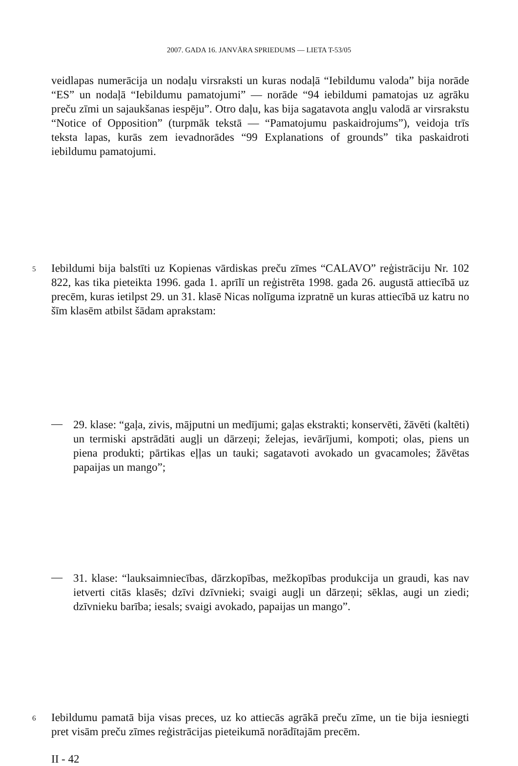2007. GADA 16. JANVĀRA SPRIEDUMS — LIETA T-53/05
veidlapas numerācija un nodaļu virsraksti un kuras nodaļā “Iebildumu valoda” bija norāde “ES” un nodaļā “Iebildumu pamatojumi” — norāde “94 iebildumi pamatojas uz agrāku preču zīmi un sajaukšanas iespēju”. Otro daļu, kas bija sagatavota angļu valodā ar virsrakstu “Notice of Opposition” (turpmāk tekstā — “Pamatojumu paskaidrojums”), veidoja trīs teksta lapas, kurās zem ievadnorādes “99 Explanations of grounds” tika paskaidroti iebildumu pamatojumi.
5
Iebildumi bija balstīti uz Kopienas vārdiskas preču zīmes “CALAVO” reģistrāciju Nr. 102 822, kas tika pieteikta 1996. gada 1. aprīlī un reģistrēta 1998. gada 26. augustā attiecībā uz precēm, kuras ietilpst 29. un 31. klasē Nicas nolīguma izpratnē un kuras attiecībā uz katru no šīm klasēm atbilst šādam aprakstam:
—
29. klase: “gaļa, zivis, mājputni un medījumi; gaļas ekstrakti; konservēti, žāvēti (kaltēti) un termiski apstrādāti augļi un dārzeņi; želejas, ievārījumi, kompoti; olas, piens un piena produkti; pārtikas eļļas un tauki; sagatavoti avokado un gvacamoles; žāvētas papaijas un mango”;
—
31. klase: “lauksaimniecības, dārzkopības, mežkopības produkcija un graudi, kas nav ietverti citās klasēs; dzīvi dzīvnieki; svaigi augļi un dārzeņi; sēklas, augi un ziedi; dzīvnieku barība; iesals; svaigi avokado, papaijas un mango”.
6
Iebildumu pamatā bija visas preces, uz ko attiecās agrākā preču zīme, un tie bija iesniegti pret visām preču zīmes reģistrācijas pieteikumā norādītajām precēm.
II - 42